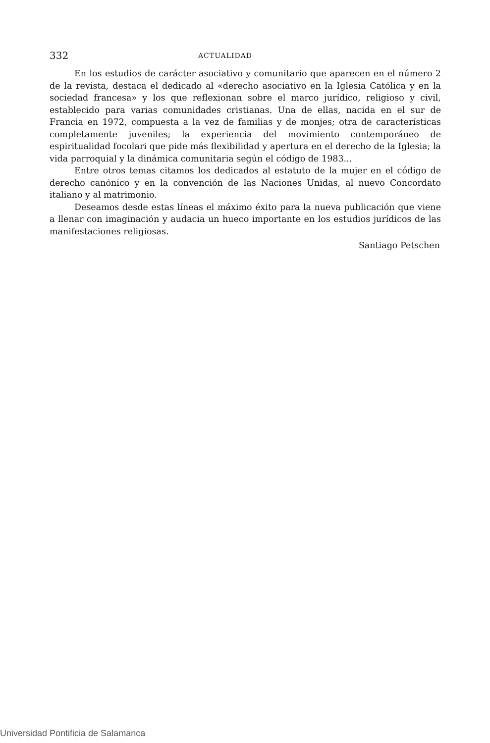332 ACTUALIDAD
En los estudios de carácter asociativo y comunitario que aparecen en el número 2 de la revista, destaca el dedicado al «derecho asociativo en la Iglesia Católica y en la sociedad francesa» y los que reflexionan sobre el marco jurídico, religioso y civil, establecido para varias comunidades cristianas. Una de ellas, nacida en el sur de Francia en 1972, compuesta a la vez de familias y de monjes; otra de características completamente juveniles; la experiencia del movimiento contemporáneo de espiritualidad focolari que pide más flexibilidad y apertura en el derecho de la Iglesia; la vida parroquial y la dinámica comunitaria según el código de 1983...
Entre otros temas citamos los dedicados al estatuto de la mujer en el código de derecho canónico y en la convención de las Naciones Unidas, al nuevo Concordato italiano y al matrimonio.
Deseamos desde estas líneas el máximo éxito para la nueva publicación que viene a llenar con imaginación y audacia un hueco importante en los estudios jurídicos de las manifestaciones religiosas.
Santiago Petschen
Universidad Pontificia de Salamanca